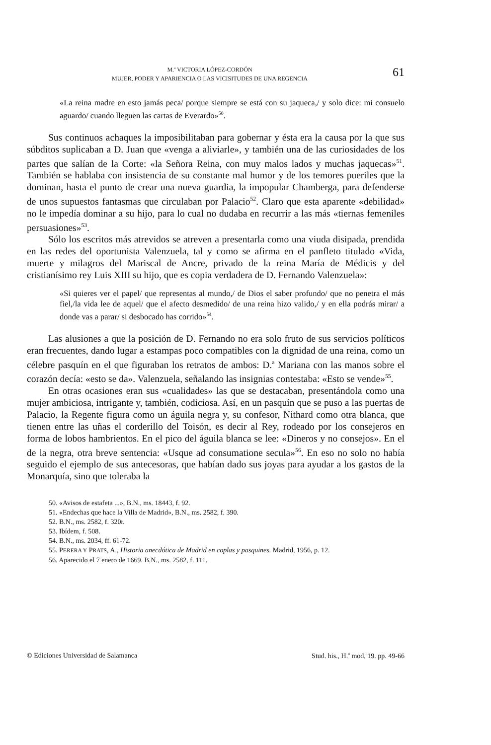M.<sup>a</sup> VICTORIA LÓPEZ-CORDÓN
MUJER, PODER Y APARIENCIA O LAS VICISITUDES DE UNA REGENCIA
61
«La reina madre en esto jamás peca/ porque siempre se está con su jaqueca,/ y solo dice: mi consuelo aguardo/ cuando lleguen las cartas de Everardo»<sup>50</sup>.
Sus continuos achaques la imposibilitaban para gobernar y ésta era la causa por la que sus súbditos suplicaban a D. Juan que «venga a aliviarle», y también una de las curiosidades de los partes que salían de la Corte: «la Señora Reina, con muy malos lados y muchas jaquecas»<sup>51</sup>. También se hablaba con insistencia de su constante mal humor y de los temores pueriles que la dominan, hasta el punto de crear una nueva guardia, la impopular Chamberga, para defenderse de unos supuestos fantasmas que circulaban por Palacio<sup>52</sup>. Claro que esta aparente «debilidad» no le impedía dominar a su hijo, para lo cual no dudaba en recurrir a las más «tiernas femeniles persuasiones»<sup>53</sup>.
Sólo los escritos más atrevidos se atreven a presentarla como una viuda disipada, prendida en las redes del oportunista Valenzuela, tal y como se afirma en el panfleto titulado «Vida, muerte y milagros del Mariscal de Ancre, privado de la reina María de Médicis y del cristianísimo rey Luis XIII su hijo, que es copia verdadera de D. Fernando Valenzuela»:
«Si quieres ver el papel/ que representas al mundo,/ de Dios el saber profundo/ que no penetra el más fiel,/la vida lee de aquel/ que el afecto desmedido/ de una reina hizo valido,/ y en ella podrás mirar/ a donde vas a parar/ si desbocado has corrido»<sup>54</sup>.
Las alusiones a que la posición de D. Fernando no era solo fruto de sus servicios políticos eran frecuentes, dando lugar a estampas poco compatibles con la dignidad de una reina, como un célebre pasquín en el que figuraban los retratos de ambos: D.<sup>a</sup> Mariana con las manos sobre el corazón decía: «esto se da». Valenzuela, señalando las insignias contestaba: «Esto se vende»<sup>55</sup>.
En otras ocasiones eran sus «cualidades» las que se destacaban, presentándola como una mujer ambiciosa, intrigante y, también, codiciosa. Así, en un pasquín que se puso a las puertas de Palacio, la Regente figura como un águila negra y, su confesor, Nithard como otra blanca, que tienen entre las uñas el corderillo del Toisón, es decir al Rey, rodeado por los consejeros en forma de lobos hambrientos. En el pico del águila blanca se lee: «Dineros y no consejos». En el de la negra, otra breve sentencia: «Usque ad consumatione secula»<sup>56</sup>. En eso no solo no había seguido el ejemplo de sus antecesoras, que habían dado sus joyas para ayudar a los gastos de la Monarquía, sino que toleraba la
50. «Avisos de estafeta ...», B.N., ms. 18443, f. 92.
51. «Endechas que hace la Villa de Madrid», B.N., ms. 2582, f. 390.
52. B.N., ms. 2582, f. 320r.
53. Ibídem, f. 508.
54. B.N., ms. 2034, ff. 61-72.
55. PERERA Y PRATS, A., Historia anecdótica de Madrid en coplas y pasquines. Madrid, 1956, p. 12.
56. Aparecido el 7 enero de 1669. B.N., ms. 2582, f. 111.
© Ediciones Universidad de Salamanca Stud. his., H.<sup>a</sup> mod, 19. pp. 49-66